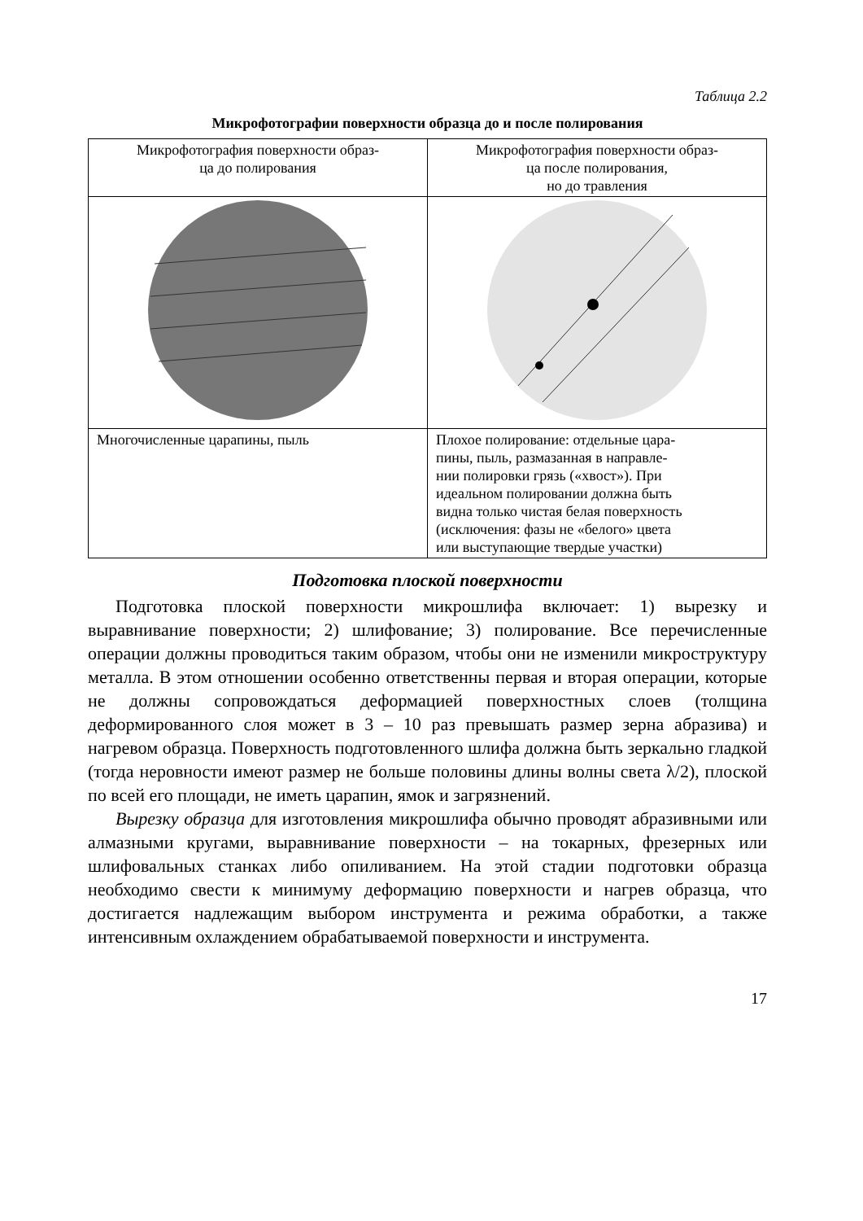Таблица 2.2
Микрофотографии поверхности образца до и после полирования
| Микрофотография поверхности образ- ца до полирования | Микрофотография поверхности образ- ца после полирования, но до травления |
| Многочисленные царапины, пыль | Плохое полирование: отдельные цара- пины, пыль, размазанная в направле- нии полировки грязь («хвост»). При идеальном полировании должна быть видна только чистая белая поверхность (исключения: фазы не «белого» цвета или выступающие твердые участки) |
Подготовка плоской поверхности
Подготовка плоской поверхности микрошлифа включает: 1) вырезку и выравнивание поверхности; 2) шлифование; 3) полирование. Все перечисленные операции должны проводиться таким образом, чтобы они не изменили микроструктуру металла. В этом отношении особенно ответственны первая и вторая операции, которые не должны сопровождаться деформацией поверхностных слоев (толщина деформированного слоя может в 3 – 10 раз превышать размер зерна абразива) и нагревом образца. Поверхность подготовленного шлифа должна быть зеркально гладкой (тогда неровности имеют размер не больше половины длины волны света λ/2), плоской по всей его площади, не иметь царапин, ямок и загрязнений.
Вырезку образца для изготовления микрошлифа обычно проводят абразивными или алмазными кругами, выравнивание поверхности – на токарных, фрезерных или шлифовальных станках либо опиливанием. На этой стадии подготовки образца необходимо свести к минимуму деформацию поверхности и нагрев образца, что достигается надлежащим выбором инструмента и режима обработки, а также интенсивным охлаждением обрабатываемой поверхности и инструмента.
17